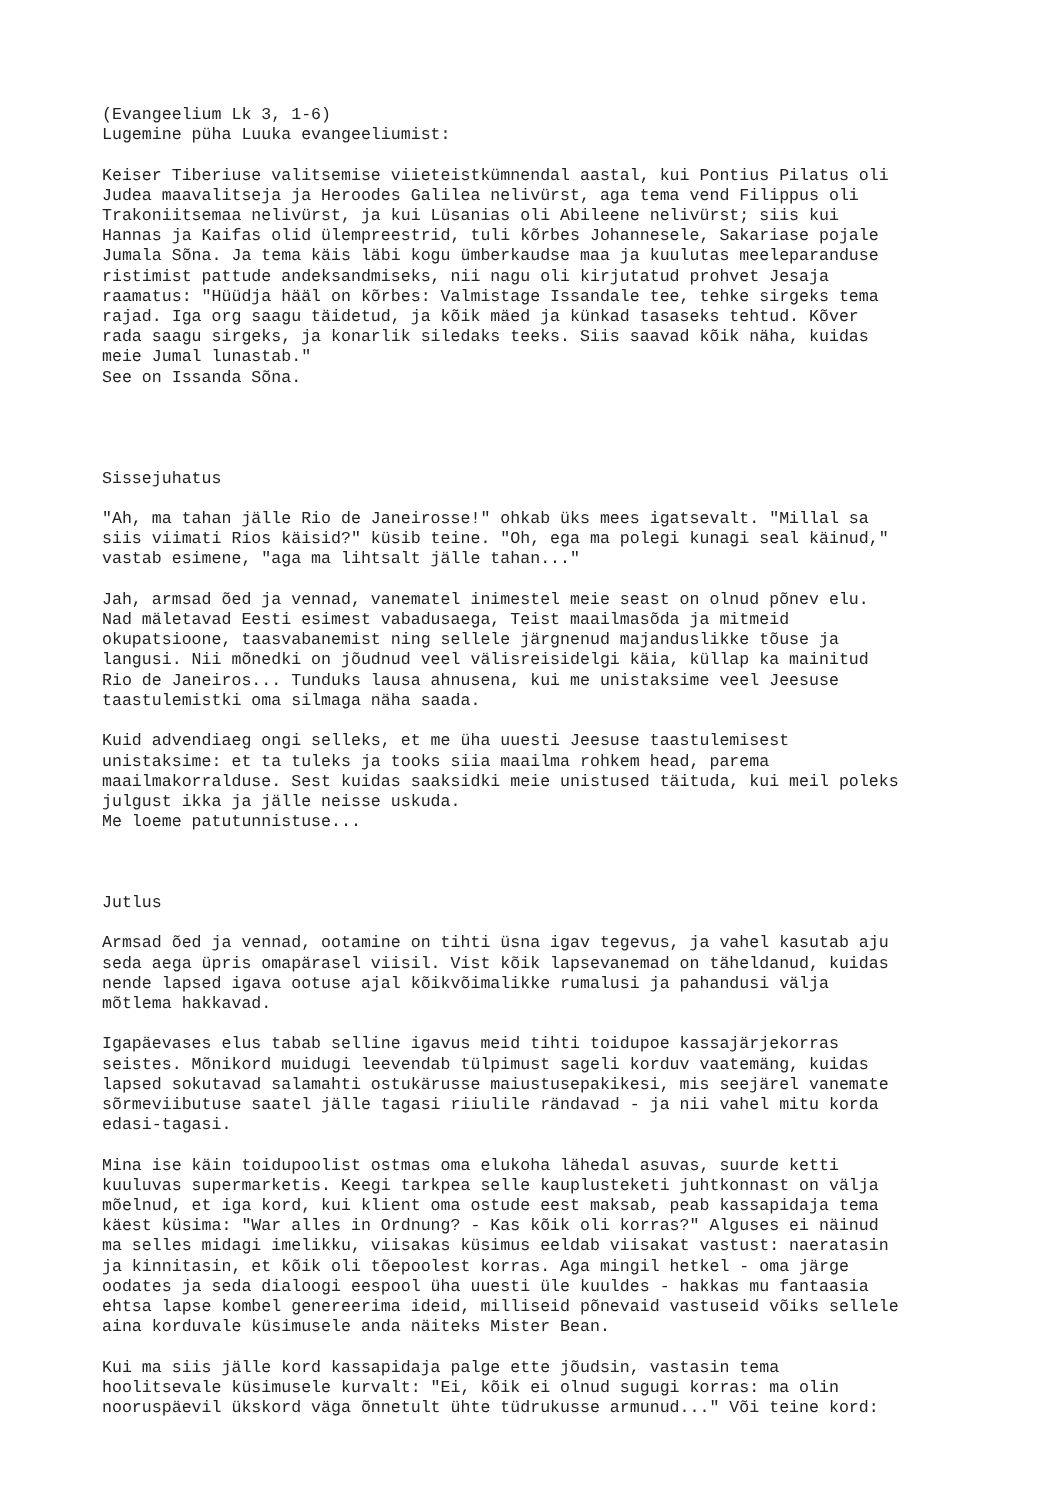(Evangeelium Lk 3, 1-6)
Lugemine püha Luuka evangeeliumist:

Keiser Tiberiuse valitsemise viieteistkümnendal aastal, kui Pontius Pilatus oli
Judea maavalitseja ja Heroodes Galilea nelivürst, aga tema vend Filippus oli
Trakoniitsemaa nelivürst, ja kui Lüsanias oli Abileene nelivürst; siis kui
Hannas ja Kaifas olid ülempreestrid, tuli kõrbes Johannesele, Sakariase pojale
Jumala Sõna. Ja tema käis läbi kogu ümberkaudse maa ja kuulutas meeleparanduse
ristimist pattude andeksandmiseks, nii nagu oli kirjutatud prohvet Jesaja
raamatus: "Hüüdja hääl on kõrbes: Valmistage Issandale tee, tehke sirgeks tema
rajad. Iga org saagu täidetud, ja kõik mäed ja künkad tasaseks tehtud. Kõver
rada saagu sirgeks, ja konarlik siledaks teeks. Siis saavad kõik näha, kuidas
meie Jumal lunastab."
See on Issanda Sõna.




Sissejuhatus

"Ah, ma tahan jälle Rio de Janeirosse!" ohkab üks mees igatsevalt. "Millal sa
siis viimati Rios käisid?" küsib teine. "Oh, ega ma polegi kunagi seal käinud,"
vastab esimene, "aga ma lihtsalt jälle tahan..."

Jah, armsad õed ja vennad, vanematel inimestel meie seast on olnud põnev elu.
Nad mäletavad Eesti esimest vabadusaega, Teist maailmasõda ja mitmeid
okupatsioone, taasvabanemist ning sellele järgnenud majanduslikke tõuse ja
langusi. Nii mõnedki on jõudnud veel välisreisidelgi käia, küllap ka mainitud
Rio de Janeiros... Tunduks lausa ahnusena, kui me unistaksime veel Jeesuse
taastulemistki oma silmaga näha saada.

Kuid advendiaeg ongi selleks, et me üha uuesti Jeesuse taastulemisest
unistaksime: et ta tuleks ja tooks siia maailma rohkem head, parema
maailmakorralduse. Sest kuidas saaksidki meie unistused täituda, kui meil poleks
julgust ikka ja jälle neisse uskuda.
Me loeme patutunnistuse...



Jutlus

Armsad õed ja vennad, ootamine on tihti üsna igav tegevus, ja vahel kasutab aju
seda aega üpris omapärasel viisil. Vist kõik lapsevanemad on täheldanud, kuidas
nende lapsed igava ootuse ajal kõikvõimalikke rumalusi ja pahandusi välja
mõtlema hakkavad.

Igapäevases elus tabab selline igavus meid tihti toidupoe kassajärjekorras
seistes. Mõnikord muidugi leevendab tülpimust sageli korduv vaatemäng, kuidas
lapsed sokutavad salamahti ostukärusse maiustusepakikesi, mis seejärel vanemate
sõrmeviibutuse saatel jälle tagasi riiulile rändavad - ja nii vahel mitu korda
edasi-tagasi.

Mina ise käin toidupoolist ostmas oma elukoha lähedal asuvas, suurde ketti
kuuluvas supermarketis. Keegi tarkpea selle kauplusteketi juhtkonnast on välja
mõelnud, et iga kord, kui klient oma ostude eest maksab, peab kassapidaja tema
käest küsima: "War alles in Ordnung? - Kas kõik oli korras?" Alguses ei näinud
ma selles midagi imelikku, viisakas küsimus eeldab viisakat vastust: naeratasin
ja kinnitasin, et kõik oli tõepoolest korras. Aga mingil hetkel - oma järge
oodates ja seda dialoogi eespool üha uuesti üle kuuldes - hakkas mu fantaasia
ehtsa lapse kombel genereerima ideid, milliseid põnevaid vastuseid võiks sellele
aina korduvale küsimusele anda näiteks Mister Bean.

Kui ma siis jälle kord kassapidaja palge ette jõudsin, vastasin tema
hoolitsevale küsimusele kurvalt: "Ei, kõik ei olnud sugugi korras: ma olin
nooruspäevil ükskord väga õnnetult ühte tüdrukusse armunud..." Või teine kord: